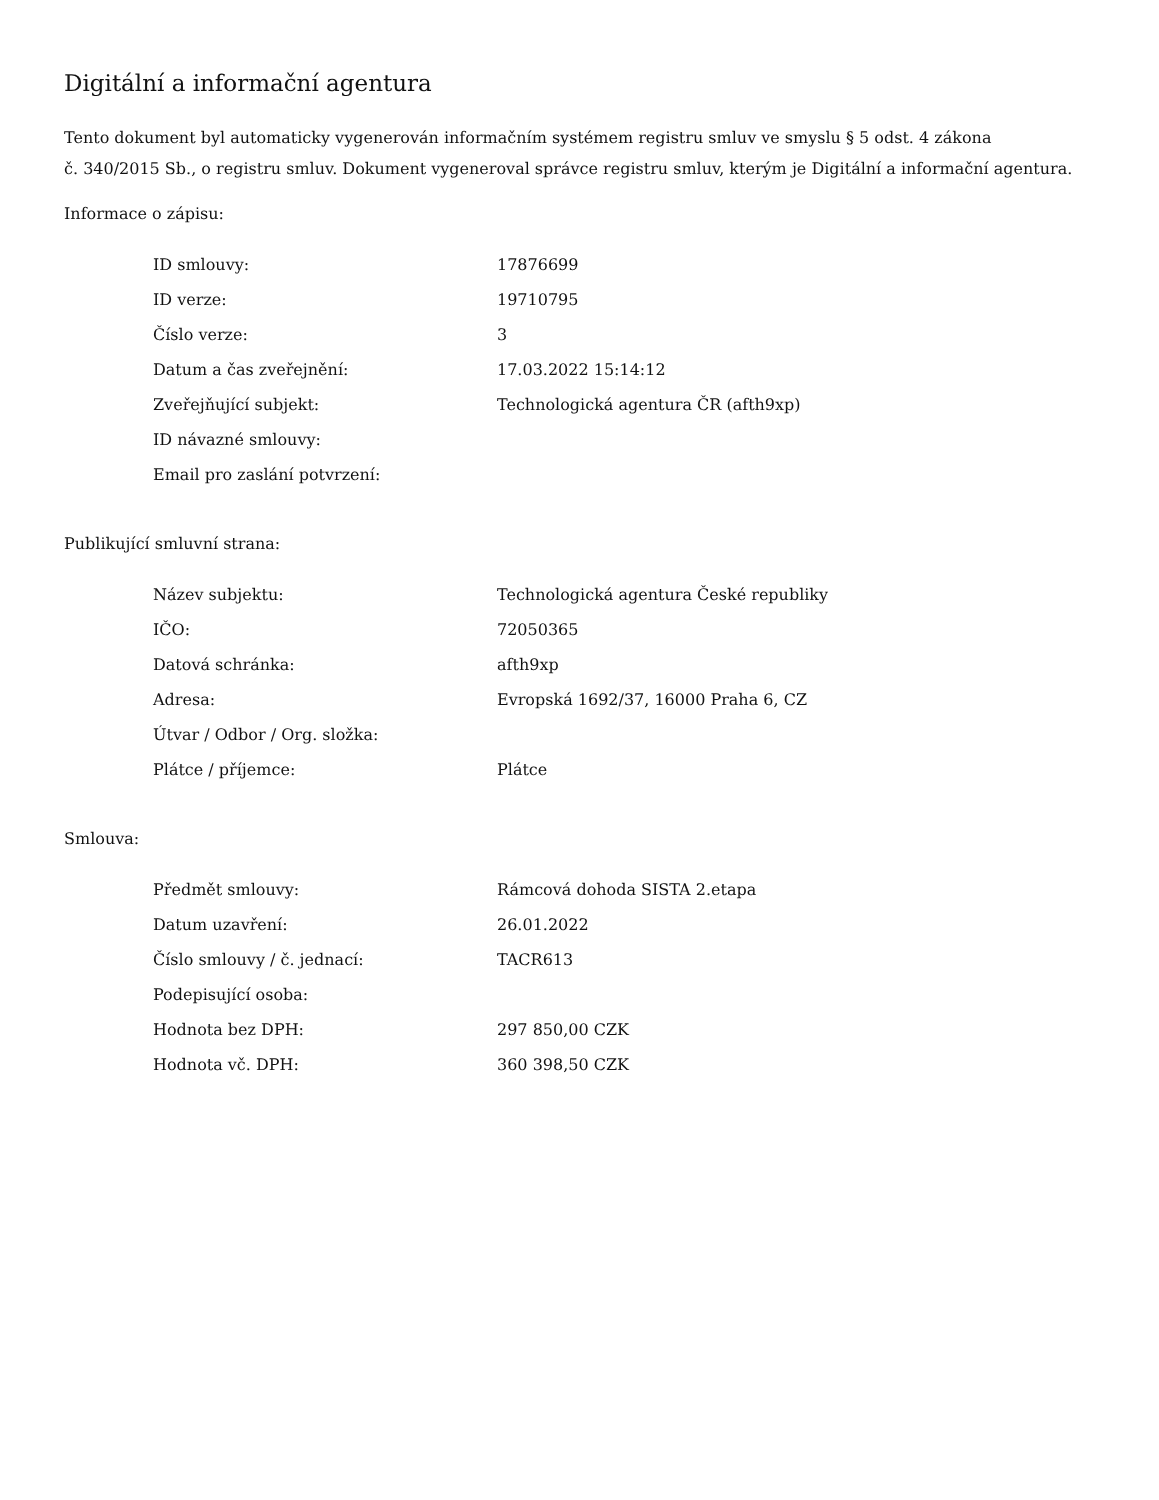Digitální a informační agentura
Tento dokument byl automaticky vygenerován informačním systémem registru smluv ve smyslu § 5 odst. 4 zákona
č. 340/2015 Sb., o registru smluv. Dokument vygeneroval správce registru smluv, kterým je Digitální a informační agentura.
Informace o zápisu:
| ID smlouvy: | 17876699 |
| ID verze: | 19710795 |
| Číslo verze: | 3 |
| Datum a čas zveřejnění: | 17.03.2022 15:14:12 |
| Zveřejňující subjekt: | Technologická agentura ČR (afth9xp) |
| ID návazné smlouvy: | |
| Email pro zaslání potvrzení: | |
Publikující smluvní strana:
| Název subjektu: | Technologická agentura České republiky |
| IČO: | 72050365 |
| Datová schránka: | afth9xp |
| Adresa: | Evropská 1692/37, 16000 Praha 6, CZ |
| Útvar / Odbor / Org. složka: | |
| Plátce / příjemce: | Plátce |
Smlouva:
| Předmět smlouvy: | Rámcová dohoda SISTA 2.etapa |
| Datum uzavření: | 26.01.2022 |
| Číslo smlouvy / č. jednací: | TACR613 |
| Podepisující osoba: | |
| Hodnota bez DPH: | 297 850,00 CZK |
| Hodnota vč. DPH: | 360 398,50 CZK |